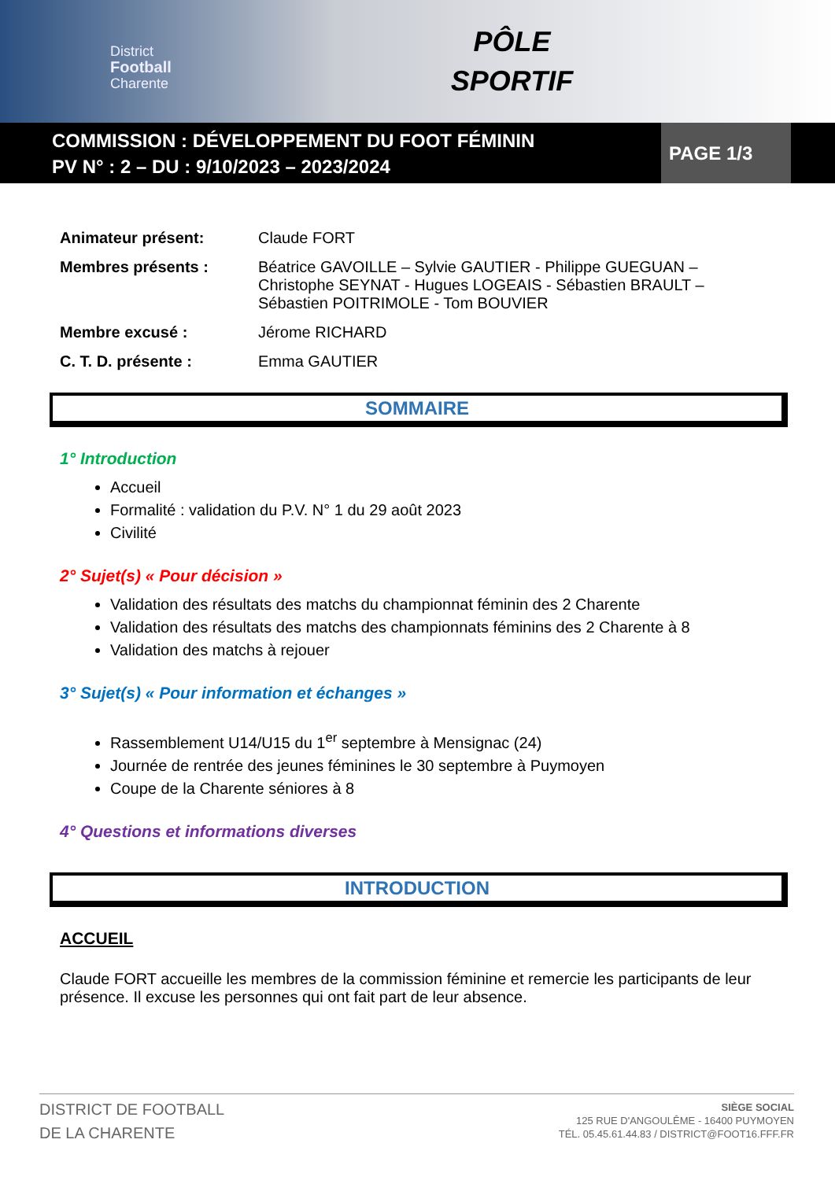District
Football
Charente
PÔLE
SPORTIF
COMMISSION : DÉVELOPPEMENT DU FOOT FÉMININ
PV N° : 2 – DU : 9/10/2023 – 2023/2024
PAGE 1/3
Animateur présent: Claude FORT
Membres présents : Béatrice GAVOILLE – Sylvie GAUTIER - Philippe GUEGUAN – Christophe SEYNAT - Hugues LOGEAIS - Sébastien BRAULT – Sébastien POITRIMOLE - Tom BOUVIER
Membre excusé : Jérome RICHARD
C. T. D. présente : Emma GAUTIER
SOMMAIRE
1° Introduction
Accueil
Formalité : validation du P.V. N° 1 du 29 août 2023
Civilité
2° Sujet(s) « Pour décision »
Validation des résultats des matchs du championnat féminin des 2 Charente
Validation des résultats des matchs des championnats féminins des 2 Charente à 8
Validation des matchs à rejouer
3° Sujet(s) « Pour information et échanges »
Rassemblement U14/U15 du 1<sup>er</sup> septembre à Mensignac (24)
Journée de rentrée des jeunes féminines le 30 septembre à Puymoyen
Coupe de la Charente séniores à 8
4° Questions et informations diverses
INTRODUCTION
ACCUEIL
Claude FORT accueille les membres de la commission féminine et remercie les participants de leur présence. Il excuse les personnes qui ont fait part de leur absence.
DISTRICT DE FOOTBALL
DE LA CHARENTE
SIÈGE SOCIAL
125 RUE D'ANGOULÊME - 16400 PUYMOYEN
TÉL. 05.45.61.44.83 / DISTRICT@FOOT16.FFF.FR